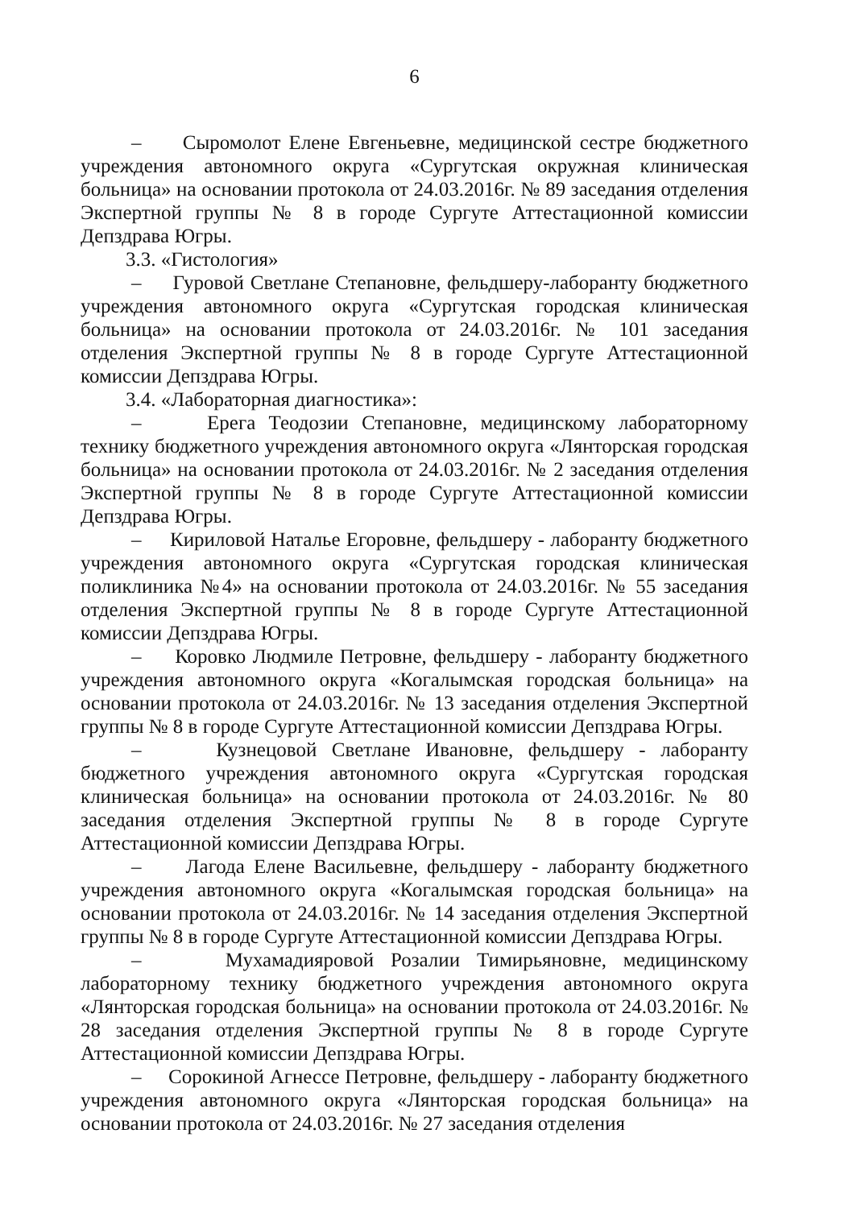6
– Сыромолот Елене Евгеньевне, медицинской сестре бюджетного учреждения автономного округа «Сургутская окружная клиническая больница» на основании протокола от 24.03.2016г. № 89 заседания отделения Экспертной группы № 8 в городе Сургуте Аттестационной комиссии Депздрава Югры.
3.3. «Гистология»
– Гуровой Светлане Степановне, фельдшеру-лаборанту бюджетного учреждения автономного округа «Сургутская городская клиническая больница» на основании протокола от 24.03.2016г. № 101 заседания отделения Экспертной группы № 8 в городе Сургуте Аттестационной комиссии Депздрава Югры.
3.4. «Лабораторная диагностика»:
– Ерега Теодозии Степановне, медицинскому лабораторному технику бюджетного учреждения автономного округа «Лянторская городская больница» на основании протокола от 24.03.2016г. № 2 заседания отделения Экспертной группы № 8 в городе Сургуте Аттестационной комиссии Депздрава Югры.
– Кириловой Наталье Егоровне, фельдшеру - лаборанту бюджетного учреждения автономного округа «Сургутская городская клиническая поликлиника №4» на основании протокола от 24.03.2016г. № 55 заседания отделения Экспертной группы № 8 в городе Сургуте Аттестационной комиссии Депздрава Югры.
– Коровко Людмиле Петровне, фельдшеру - лаборанту бюджетного учреждения автономного округа «Когалымская городская больница» на основании протокола от 24.03.2016г. № 13 заседания отделения Экспертной группы № 8 в городе Сургуте Аттестационной комиссии Депздрава Югры.
– Кузнецовой Светлане Ивановне, фельдшеру - лаборанту бюджетного учреждения автономного округа «Сургутская городская клиническая больница» на основании протокола от 24.03.2016г. № 80 заседания отделения Экспертной группы № 8 в городе Сургуте Аттестационной комиссии Депздрава Югры.
– Лагода Елене Васильевне, фельдшеру - лаборанту бюджетного учреждения автономного округа «Когалымская городская больница» на основании протокола от 24.03.2016г. № 14 заседания отделения Экспертной группы № 8 в городе Сургуте Аттестационной комиссии Депздрава Югры.
– Мухамадияровой Розалии Тимирьяновне, медицинскому лабораторному технику бюджетного учреждения автономного округа «Лянторская городская больница» на основании протокола от 24.03.2016г. № 28 заседания отделения Экспертной группы № 8 в городе Сургуте Аттестационной комиссии Депздрава Югры.
– Сорокиной Агнессе Петровне, фельдшеру - лаборанту бюджетного учреждения автономного округа «Лянторская городская больница» на основании протокола от 24.03.2016г. № 27 заседания отделения